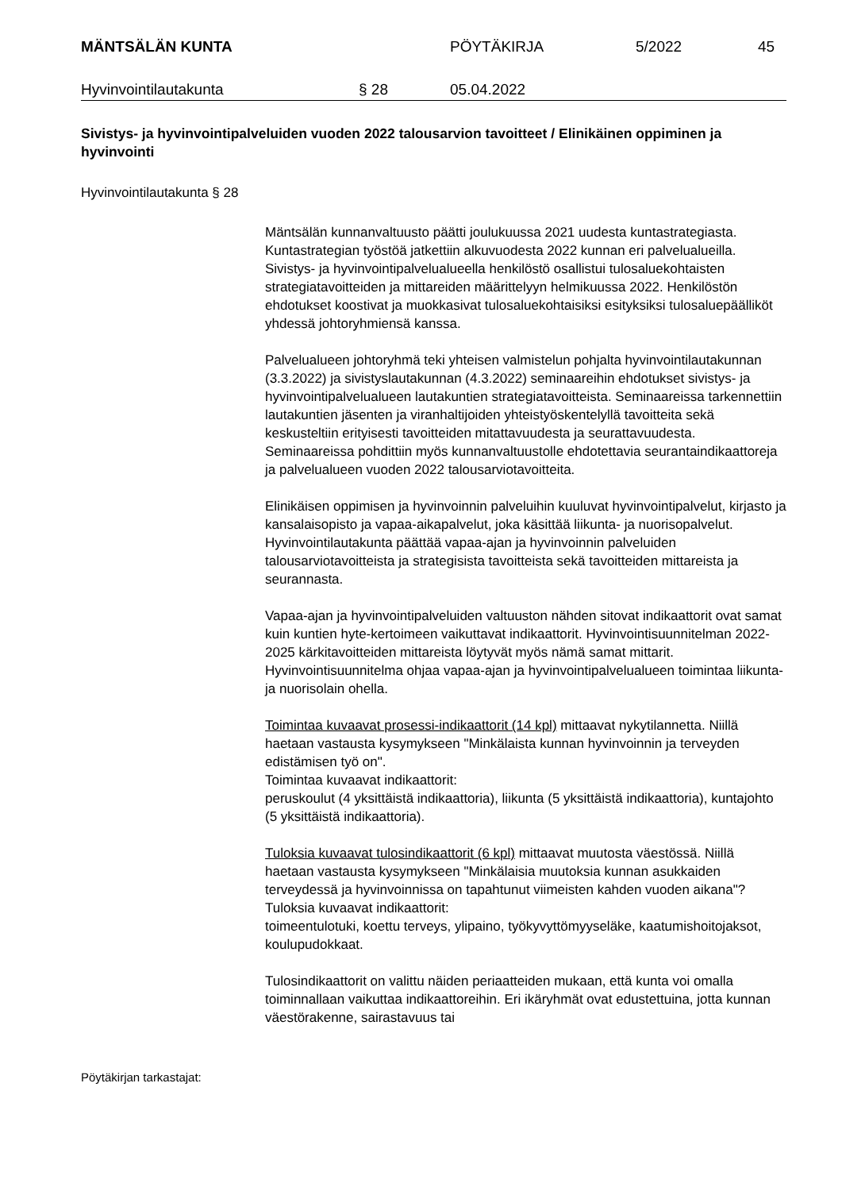MÄNTSÄLÄN KUNTA PÖYTÄKIRJA 5/2022 45
Hyvinvointilautakunta § 28 05.04.2022
Sivistys- ja hyvinvointipalveluiden vuoden 2022 talousarvion tavoitteet / Elinikäinen oppiminen ja hyvinvointi
Hyvinvointilautakunta § 28
Mäntsälän kunnanvaltuusto päätti joulukuussa 2021 uudesta kuntastrategiasta. Kuntastrategian työstöä jatkettiin alkuvuodesta 2022 kunnan eri palvelualueilla. Sivistys- ja hyvinvointipalvelualueella henkilöstö osallistui tulosaluekohtaisten strategiatavoitteiden ja mittareiden määrittelyyn helmikuussa 2022. Henkilöstön ehdotukset koostivat ja muokkasivat tulosaluekohtaisiksi esityksiksi tulosaluepäälliköt yhdessä johtoryhmiensä kanssa.
Palvelualueen johtoryhmä teki yhteisen valmistelun pohjalta hyvinvointilautakunnan (3.3.2022) ja sivistyslautakunnan (4.3.2022) seminaareihin ehdotukset sivistys- ja hyvinvointipalvelualueen lautakuntien strategiatavoitteista. Seminaareissa tarkennettiin lautakuntien jäsenten ja viranhaltijoiden yhteistyöskentelyllä tavoitteita sekä keskusteltiin erityisesti tavoitteiden mitattavuudesta ja seurattavuudesta. Seminaareissa pohdittiin myös kunnanvaltuustolle ehdotettavia seurantaindikaattoreja ja palvelualueen vuoden 2022 talousarviotavoitteita.
Elinikäisen oppimisen ja hyvinvoinnin palveluihin kuuluvat hyvinvointipalvelut, kirjasto ja kansalaisopisto ja vapaa-aikapalvelut, joka käsittää liikunta- ja nuorisopalvelut. Hyvinvointilautakunta päättää vapaa-ajan ja hyvinvoinnin palveluiden talousarviotavoitteista ja strategisista tavoitteista sekä tavoitteiden mittareista ja seurannasta.
Vapaa-ajan ja hyvinvointipalveluiden valtuuston nähden sitovat indikaattorit ovat samat kuin kuntien hyte-kertoimeen vaikuttavat indikaattorit. Hyvinvointisuunnitelman 2022-2025 kärkitavoitteiden mittareista löytyvät myös nämä samat mittarit. Hyvinvointisuunnitelma ohjaa vapaa-ajan ja hyvinvointipalvelualueen toimintaa liikunta- ja nuorisolain ohella.
Toimintaa kuvaavat prosessi-indikaattorit (14 kpl) mittaavat nykytilannetta. Niillä haetaan vastausta kysymykseen "Minkälaista kunnan hyvinvoinnin ja terveyden edistämisen työ on".
Toimintaa kuvaavat indikaattorit:
peruskoulut (4 yksittäistä indikaattoria), liikunta (5 yksittäistä indikaattoria), kuntajohto (5 yksittäistä indikaattoria).
Tuloksia kuvaavat tulosindikaattorit (6 kpl) mittaavat muutosta väestössä. Niillä haetaan vastausta kysymykseen "Minkälaisia muutoksia kunnan asukkaiden terveydessä ja hyvinvoinnissa on tapahtunut viimeisten kahden vuoden aikana"?
Tuloksia kuvaavat indikaattorit:
toimeentulotuki, koettu terveys, ylipaino, työkyvyttömyyseläke, kaatumishoitojaksot, koulupudokkaat.
Tulosindikaattorit on valittu näiden periaatteiden mukaan, että kunta voi omalla toiminnallaan vaikuttaa indikaattoreihin. Eri ikäryhmät ovat edustettuina, jotta kunnan väestörakenne, sairastavuus tai
Pöytäkirjan tarkastajat: